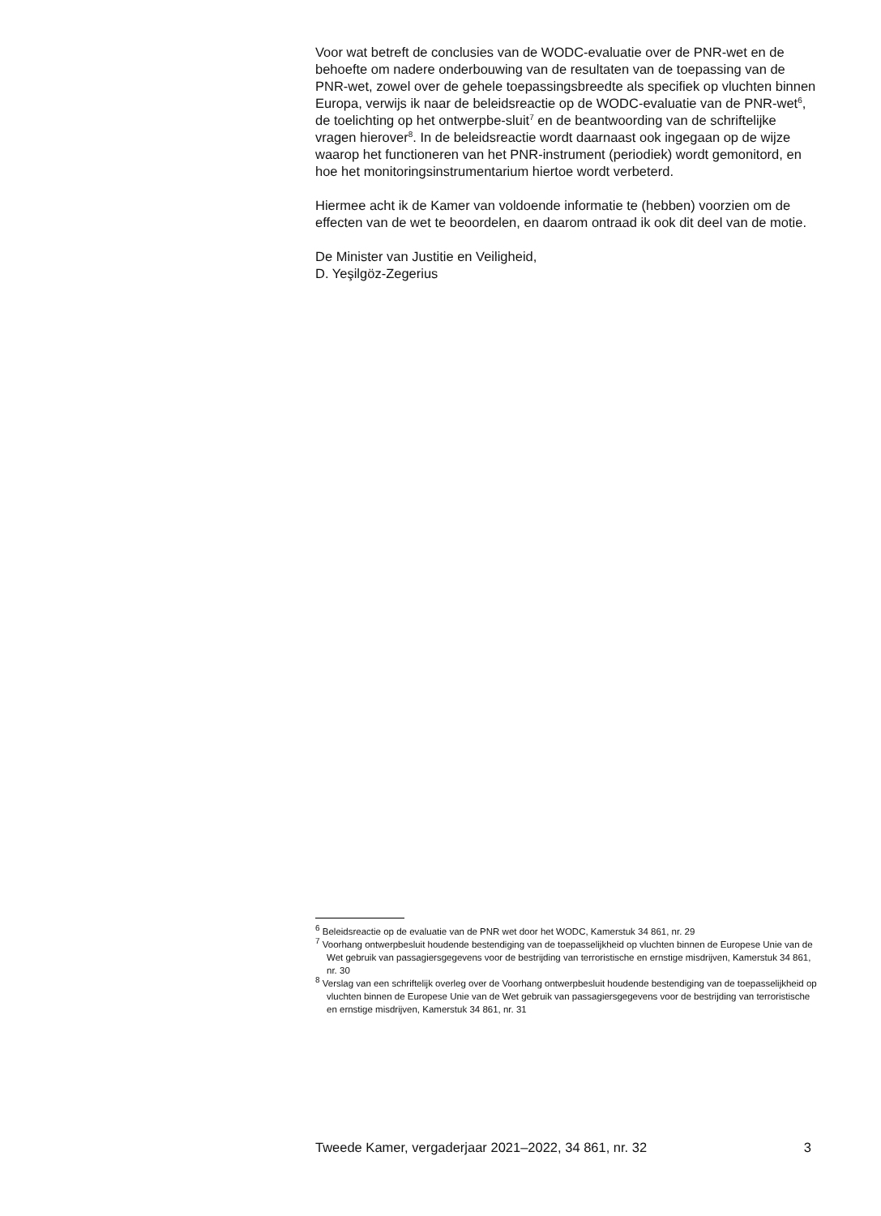Voor wat betreft de conclusies van de WODC-evaluatie over de PNR-wet en de behoefte om nadere onderbouwing van de resultaten van de toepassing van de PNR-wet, zowel over de gehele toepassingsbreedte als specifiek op vluchten binnen Europa, verwijs ik naar de beleidsreactie op de WODC-evaluatie van de PNR-wet<sup>6</sup>, de toelichting op het ontwerpbe-sluit<sup>7</sup> en de beantwoording van de schriftelijke vragen hierover<sup>8</sup>. In de beleidsreactie wordt daarnaast ook ingegaan op de wijze waarop het functioneren van het PNR-instrument (periodiek) wordt gemonitord, en hoe het monitoringsinstrumentarium hiertoe wordt verbeterd.
Hiermee acht ik de Kamer van voldoende informatie te (hebben) voorzien om de effecten van de wet te beoordelen, en daarom ontraad ik ook dit deel van de motie.
De Minister van Justitie en Veiligheid,
D. Yeşilgöz-Zegerius
<sup>6</sup> Beleidsreactie op de evaluatie van de PNR wet door het WODC, Kamerstuk 34 861, nr. 29
<sup>7</sup> Voorhang ontwerpbesluit houdende bestendiging van de toepasselijkheid op vluchten binnen de Europese Unie van de Wet gebruik van passagiersgegevens voor de bestrijding van terroristische en ernstige misdrijven, Kamerstuk 34 861, nr. 30
<sup>8</sup> Verslag van een schriftelijk overleg over de Voorhang ontwerpbesluit houdende bestendiging van de toepasselijkheid op vluchten binnen de Europese Unie van de Wet gebruik van passagiersgegevens voor de bestrijding van terroristische en ernstige misdrijven, Kamerstuk 34 861, nr. 31
Tweede Kamer, vergaderjaar 2021–2022, 34 861, nr. 32 3